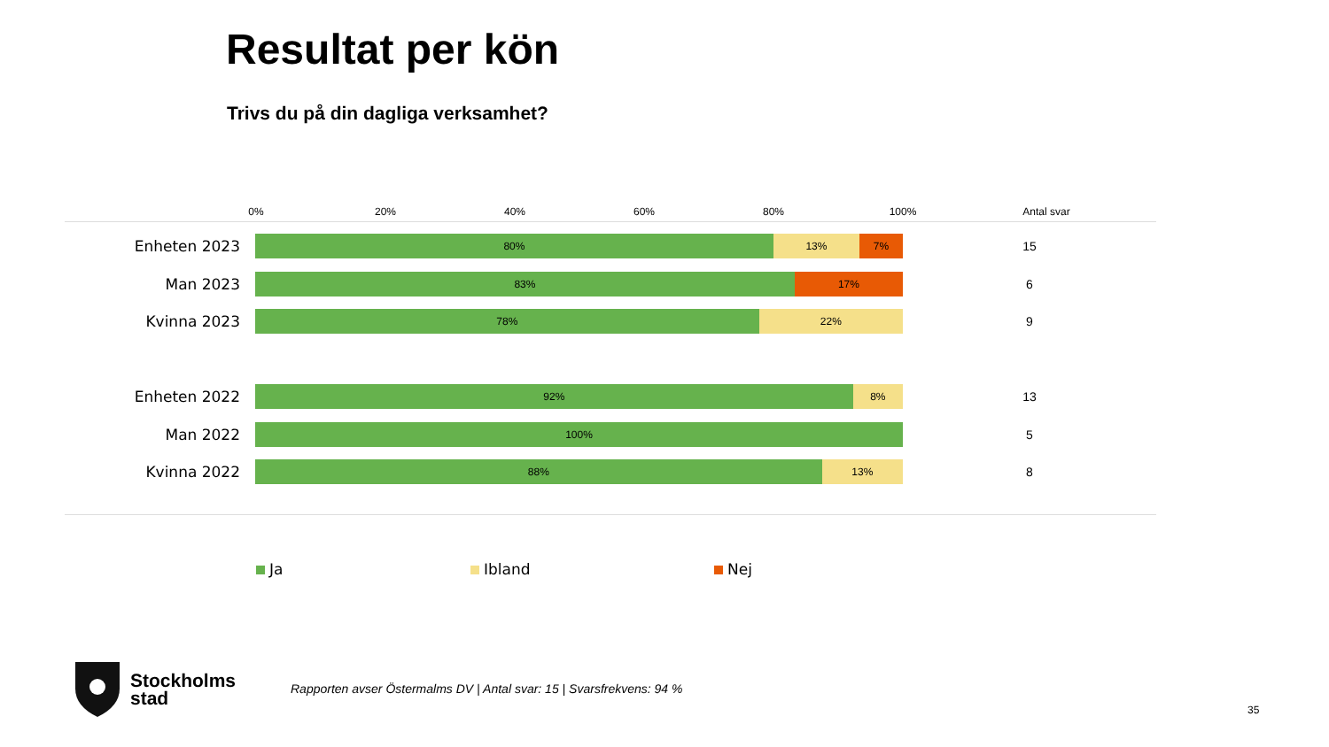Resultat per kön
Trivs du på din dagliga verksamhet?
0% 20% 40% 60% 80% 100% Antal svar
Enheten 2023
80% 13% 7%
15
Man 2023
83% 17%
6
Kvinna 2023
78% 22%
9
Enheten 2022
92% 8%
13
Man 2022
100%
5
Kvinna 2022
88% 13%
8
Ja Ibland Nej
Stockholms
stad
Rapporten avser Östermalms DV | Antal svar: 15 | Svarsfrekvens: 94 %
35